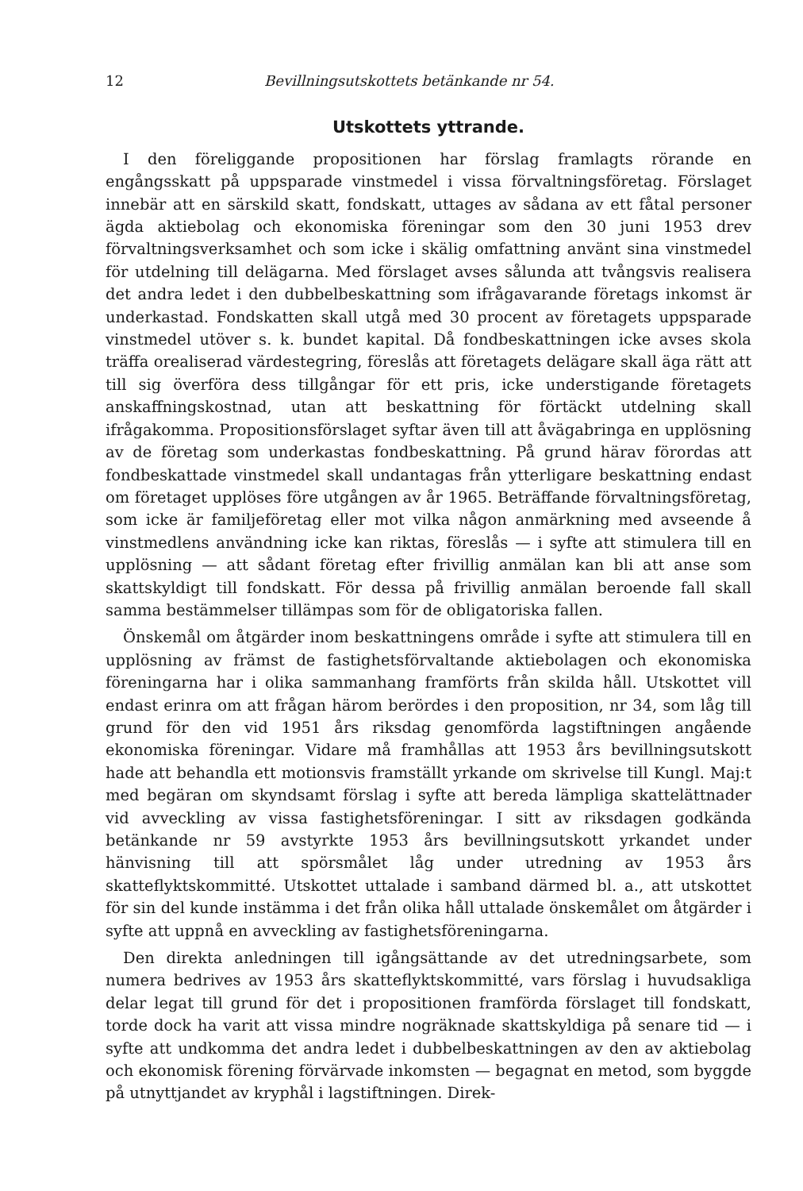12 Bevillningsutskottets betänkande nr 54.
Utskottets yttrande.
I den föreliggande propositionen har förslag framlagts rörande en engångsskatt på uppsparade vinstmedel i vissa förvaltningsföretag. Förslaget innebär att en särskild skatt, fondskatt, uttages av sådana av ett fåtal personer ägda aktiebolag och ekonomiska föreningar som den 30 juni 1953 drev förvaltningsverksamhet och som icke i skälig omfattning använt sina vinstmedel för utdelning till delägarna. Med förslaget avses sålunda att tvångsvis realisera det andra ledet i den dubbelbeskattning som ifrågavarande företags inkomst är underkastad. Fondskatten skall utgå med 30 procent av företagets uppsparade vinstmedel utöver s. k. bundet kapital. Då fondbeskattningen icke avses skola träffa orealiserad värdestegring, föreslås att företagets delägare skall äga rätt att till sig överföra dess tillgångar för ett pris, icke understigande företagets anskaffningskostnad, utan att beskattning för förtäckt utdelning skall ifrågakomma. Propositionsförslaget syftar även till att åvägabringa en upplösning av de företag som underkastas fondbeskattning. På grund härav förordas att fondbeskattade vinstmedel skall undantagas från ytterligare beskattning endast om företaget upplöses före utgången av år 1965. Beträffande förvaltningsföretag, som icke är familjeföretag eller mot vilka någon anmärkning med avseende å vinstmedlens användning icke kan riktas, föreslås — i syfte att stimulera till en upplösning — att sådant företag efter frivillig anmälan kan bli att anse som skattskyldigt till fondskatt. För dessa på frivillig anmälan beroende fall skall samma bestämmelser tillämpas som för de obligatoriska fallen.
Önskemål om åtgärder inom beskattningens område i syfte att stimulera till en upplösning av främst de fastighetsförvaltande aktiebolagen och ekonomiska föreningarna har i olika sammanhang framförts från skilda håll. Utskottet vill endast erinra om att frågan härom berördes i den proposition, nr 34, som låg till grund för den vid 1951 års riksdag genomförda lagstiftningen angående ekonomiska föreningar. Vidare må framhållas att 1953 års bevillningsutskott hade att behandla ett motionsvis framställt yrkande om skrivelse till Kungl. Maj:t med begäran om skyndsamt förslag i syfte att bereda lämpliga skattelättnader vid avveckling av vissa fastighetsföreningar. I sitt av riksdagen godkända betänkande nr 59 avstyrkte 1953 års bevillningsutskott yrkandet under hänvisning till att spörsmålet låg under utredning av 1953 års skatteflyktskommitté. Utskottet uttalade i samband därmed bl. a., att utskottet för sin del kunde instämma i det från olika håll uttalade önskemålet om åtgärder i syfte att uppnå en avveckling av fastighetsföreningarna.
Den direkta anledningen till igångsättande av det utredningsarbete, som numera bedrives av 1953 års skatteflyktskommitté, vars förslag i huvudsakliga delar legat till grund för det i propositionen framförda förslaget till fondskatt, torde dock ha varit att vissa mindre nogräknade skattskyldiga på senare tid — i syfte att undkomma det andra ledet i dubbelbeskattningen av den av aktiebolag och ekonomisk förening förvärvade inkomsten — begagnat en metod, som byggde på utnyttjandet av kryphål i lagstiftningen. Direk-